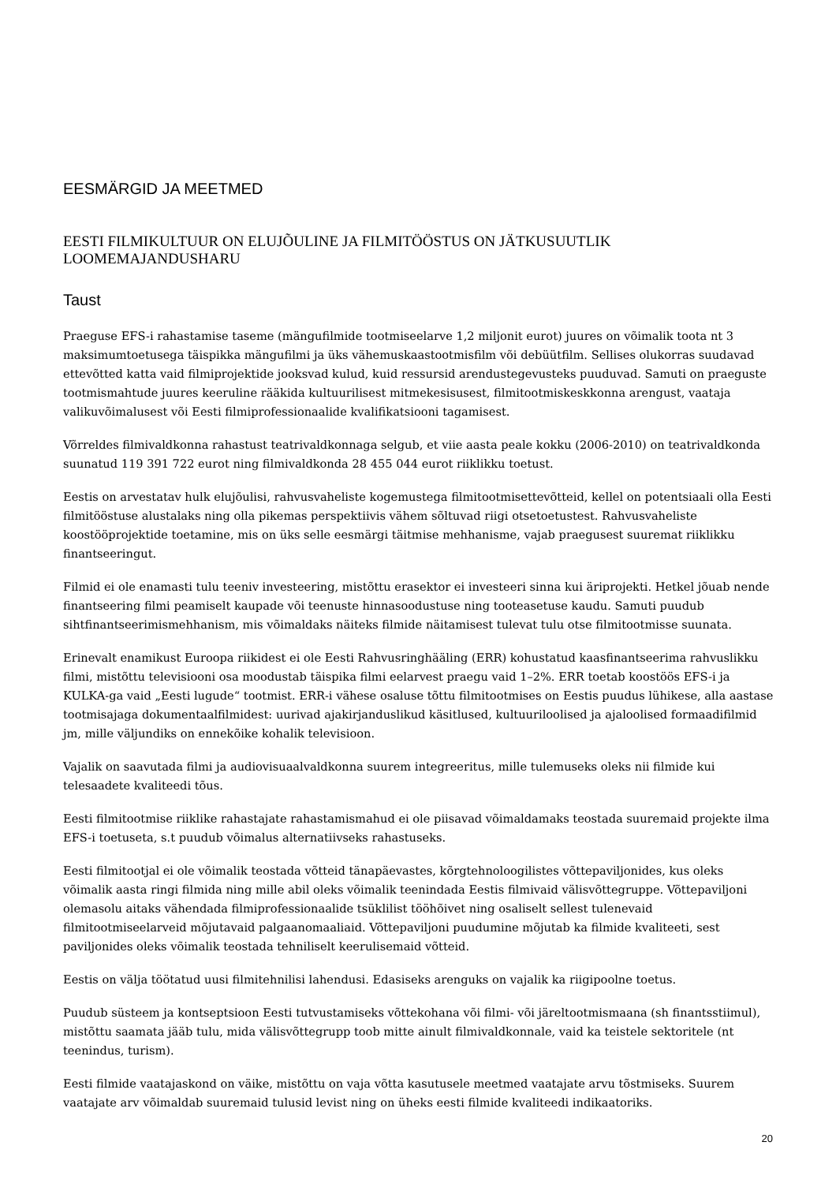EESMÄRGID JA MEETMED
EESTI FILMIKULTUUR ON ELUJÕULINE JA FILMITÖÖSTUS ON JÄTKUSUUTLIK LOOMEMAJANDUSHARU
Taust
Praeguse EFS-i rahastamise taseme (mängufilmide tootmiseelarve 1,2 miljonit eurot) juures on võimalik toota nt 3 maksimumtoetusega täispikka mängufilmi ja üks vähemuskaastootmisfilm või debüütfilm. Sellises olukorras suudavad ettevõtted katta vaid filmiprojektide jooksvad kulud, kuid ressursid arendustegevusteks puuduvad. Samuti on praeguste tootmismahtude juures keeruline rääkida kultuurilisest mitmekesisusest, filmitootmiskeskkonna arengust, vaataja valikuvõimalusest või Eesti filmiprofessionaalide kvalifikatsiooni tagamisest.
Võrreldes filmivaldkonna rahastust teatrivaldkonnaga selgub, et viie aasta peale kokku (2006-2010) on teatrivaldkonda suunatud 119 391 722 eurot ning filmivaldkonda 28 455 044 eurot riiklikku toetust.
Eestis on arvestatav hulk elujõulisi, rahvusvaheliste kogemustega filmitootmisettevõtteid, kellel on potentsiaali olla Eesti filmitööstuse alustalaks ning olla pikemas perspektiivis vähem sõltuvad riigi otsetoetustest. Rahvusvaheliste koostööprojektide toetamine, mis on üks selle eesmärgi täitmise mehhanisme, vajab praegusest suuremat riiklikku finantseeringut.
Filmid ei ole enamasti tulu teeniv investeering, mistõttu erasektor ei investeeri sinna kui äriprojekti. Hetkel jõuab nende finantseering filmi peamiselt kaupade või teenuste hinnasoodustuse ning tooteasetuse kaudu. Samuti puudub sihtfinantseerimismehhanism, mis võimaldaks näiteks filmide näitamisest tulevat tulu otse filmitootmisse suunata.
Erinevalt enamikust Euroopa riikidest ei ole Eesti Rahvusringhääling (ERR) kohustatud kaasfinantseerima rahvuslikku filmi, mistõttu televisiooni osa moodustab täispika filmi eelarvest praegu vaid 1–2%. ERR toetab koostöös EFS-i ja KULKA-ga vaid „Eesti lugude“ tootmist. ERR-i vähese osaluse tõttu filmitootmises on Eestis puudus lühikese, alla aastase tootmisajaga dokumentaalfilmidest: uurivad ajakirjanduslikud käsitlused, kultuuriloolised ja ajaloolised formaadifilmid jm, mille väljundiks on ennekõike kohalik televisioon.
Vajalik on saavutada filmi ja audiovisuaalvaldkonna suurem integreeritus, mille tulemuseks oleks nii filmide kui telesaadete kvaliteedi tõus.
Eesti filmitootmise riiklike rahastajate rahastamismahud ei ole piisavad võimaldamaks teostada suuremaid projekte ilma EFS-i toetuseta, s.t puudub võimalus alternatiivseks rahastuseks.
Eesti filmitootjal ei ole võimalik teostada võtteid tänapäevastes, kõrgtehnoloogilistes võttepaviljonides, kus oleks võimalik aasta ringi filmida ning mille abil oleks võimalik teenindada Eestis filmivaid välisvõttegruppe. Võttepaviljoni olemasolu aitaks vähendada filmiprofessionaalide tsüklilist tööhõivet ning osaliselt sellest tulenevaid filmitootmiseelarveid mõjutavaid palgaanomaaliaid. Võttepaviljoni puudumine mõjutab ka filmide kvaliteeti, sest paviljonides oleks võimalik teostada tehniliselt keerulisemaid võtteid.
Eestis on välja töötatud uusi filmitehnilisi lahendusi. Edasiseks arenguks on vajalik ka riigipoolne toetus.
Puudub süsteem ja kontseptsioon Eesti tutvustamiseks võttekohana või filmi- või järeltootmismaana (sh finantsstiimul), mistõttu saamata jääb tulu, mida välisvõttegrupp toob mitte ainult filmivaldkonnale, vaid ka teistele sektoritele (nt teenindus, turism).
Eesti filmide vaatajaskond on väike, mistõttu on vaja võtta kasutusele meetmed vaatajate arvu tõstmiseks. Suurem vaatajate arv võimaldab suuremaid tulusid levist ning on üheks eesti filmide kvaliteedi indikaatoriks.
20